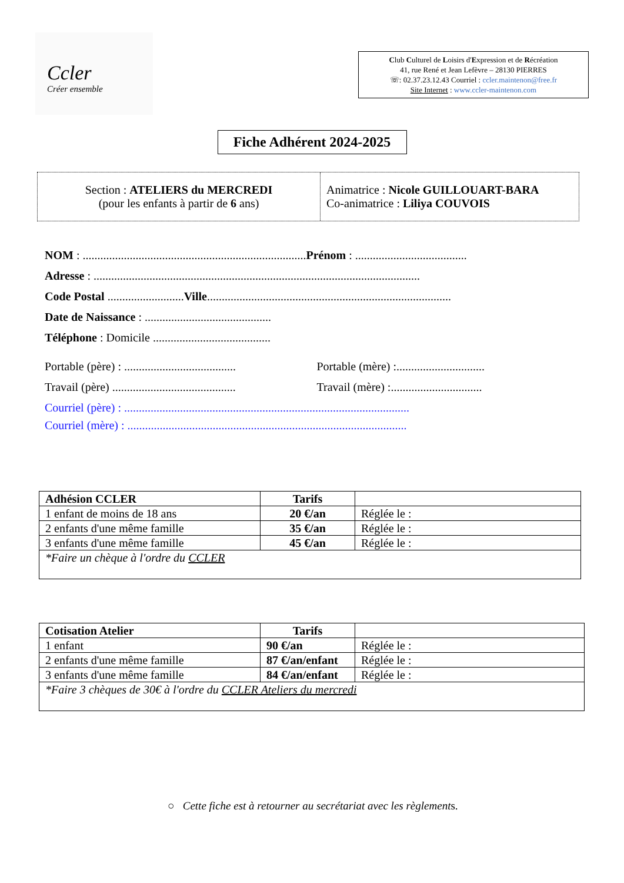Ccler
Créer ensemble
Club Culturel de Loisirs d'Expression et de Récréation
41, rue René et Jean Lefèvre – 28130 PIERRES
☏: 02.37.23.12.43 Courriel : ccler.maintenon@free.fr
Site Internet : www.ccler-maintenon.com
Fiche Adhérent 2024-2025
Section : ATELIERS du MERCREDI
(pour les enfants à partir de 6 ans)
Animatrice : Nicole GUILLOUART-BARA
Co-animatrice : Liliya COUVOIS
NOM : ............................................................................Prénom : ......................................
Adresse : ...............................................................................................................
Code Postal ..........................Ville...................................................................................
Date de Naissance : ...........................................
Téléphone : Domicile ........................................
Portable (père) : ...................................... Portable (mère) :..............................
Travail (père) .......................................... Travail (mère) :...............................
Courriel (père) : .................................................................................................
Courriel (mère) : ...............................................................................................
| Adhésion CCLER | Tarifs | |
| 1 enfant de moins de 18 ans | 20 €/an | Réglée le : |
| 2 enfants d'une même famille | 35 €/an | Réglée le : |
| 3 enfants d'une même famille | 45 €/an | Réglée le : |
| *Faire un chèque à l'ordre du CCLER | | |
| Cotisation Atelier | Tarifs | |
| 1 enfant | 90 €/an | Réglée le : |
| 2 enfants d'une même famille | 87 €/an/enfant | Réglée le : |
| 3 enfants d'une même famille | 84 €/an/enfant | Réglée le : |
| *Faire 3 chèques de 30€ à l'ordre du CCLER Ateliers du mercredi | | |
○ Cette fiche est à retourner au secrétariat avec les règlements.